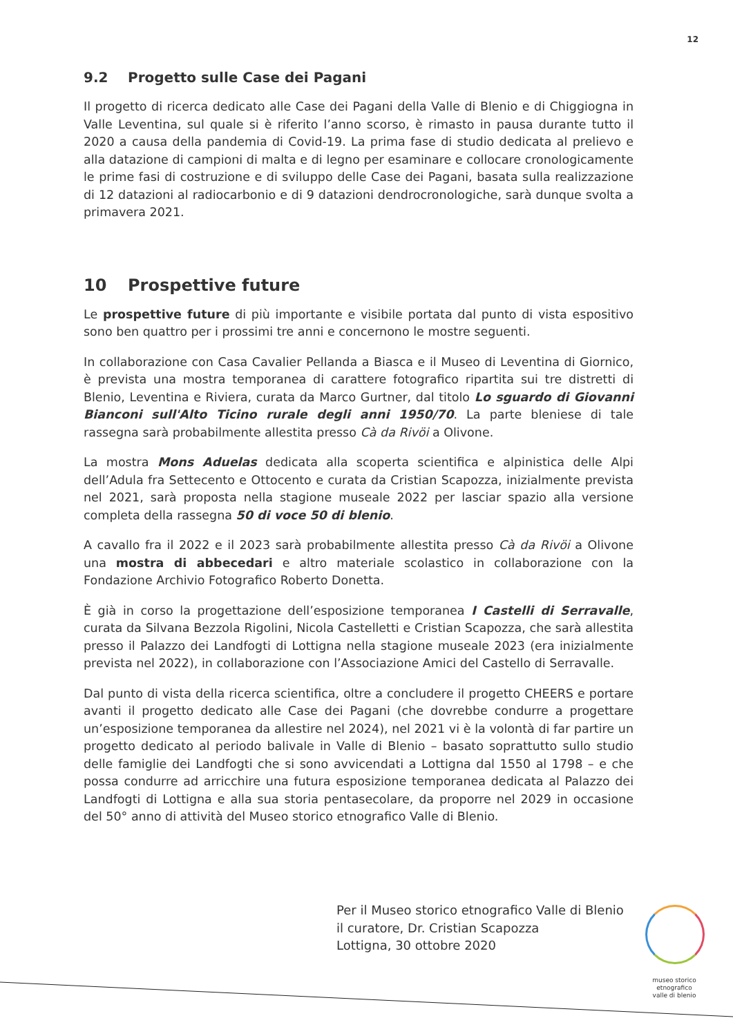12
9.2 Progetto sulle Case dei Pagani
Il progetto di ricerca dedicato alle Case dei Pagani della Valle di Blenio e di Chiggiogna in Valle Leventina, sul quale si è riferito l’anno scorso, è rimasto in pausa durante tutto il 2020 a causa della pandemia di Covid-19. La prima fase di studio dedicata al prelievo e alla datazione di campioni di malta e di legno per esaminare e collocare cronologicamente le prime fasi di costruzione e di sviluppo delle Case dei Pagani, basata sulla realizzazione di 12 datazioni al radiocarbonio e di 9 datazioni dendrocronologiche, sarà dunque svolta a primavera 2021.
10 Prospettive future
Le prospettive future di più importante e visibile portata dal punto di vista espositivo sono ben quattro per i prossimi tre anni e concernono le mostre seguenti.
In collaborazione con Casa Cavalier Pellanda a Biasca e il Museo di Leventina di Giornico, è prevista una mostra temporanea di carattere fotografico ripartita sui tre distretti di Blenio, Leventina e Riviera, curata da Marco Gurtner, dal titolo Lo sguardo di Giovanni Bianconi sull'Alto Ticino rurale degli anni 1950/70. La parte bleniese di tale rassegna sarà probabilmente allestita presso Cà da Rivöi a Olivone.
La mostra Mons Aduelas dedicata alla scoperta scientifica e alpinistica delle Alpi dell’Adula fra Settecento e Ottocento e curata da Cristian Scapozza, inizialmente prevista nel 2021, sarà proposta nella stagione museale 2022 per lasciar spazio alla versione completa della rassegna 50 di voce 50 di blenio.
A cavallo fra il 2022 e il 2023 sarà probabilmente allestita presso Cà da Rivöi a Olivone una mostra di abbecedari e altro materiale scolastico in collaborazione con la Fondazione Archivio Fotografico Roberto Donetta.
È già in corso la progettazione dell’esposizione temporanea I Castelli di Serravalle, curata da Silvana Bezzola Rigolini, Nicola Castelletti e Cristian Scapozza, che sarà allestita presso il Palazzo dei Landfogti di Lottigna nella stagione museale 2023 (era inizialmente prevista nel 2022), in collaborazione con l’Associazione Amici del Castello di Serravalle.
Dal punto di vista della ricerca scientifica, oltre a concludere il progetto CHEERS e portare avanti il progetto dedicato alle Case dei Pagani (che dovrebbe condurre a progettare un’esposizione temporanea da allestire nel 2024), nel 2021 vi è la volontà di far partire un progetto dedicato al periodo balivale in Valle di Blenio – basato soprattutto sullo studio delle famiglie dei Landfogti che si sono avvicendati a Lottigna dal 1550 al 1798 – e che possa condurre ad arricchire una futura esposizione temporanea dedicata al Palazzo dei Landfogti di Lottigna e alla sua storia pentasecolare, da proporre nel 2029 in occasione del 50° anno di attività del Museo storico etnografico Valle di Blenio.
Per il Museo storico etnografico Valle di Blenio
il curatore, Dr. Cristian Scapozza
Lottigna, 30 ottobre 2020
museo storico
etnografico
valle di blenio